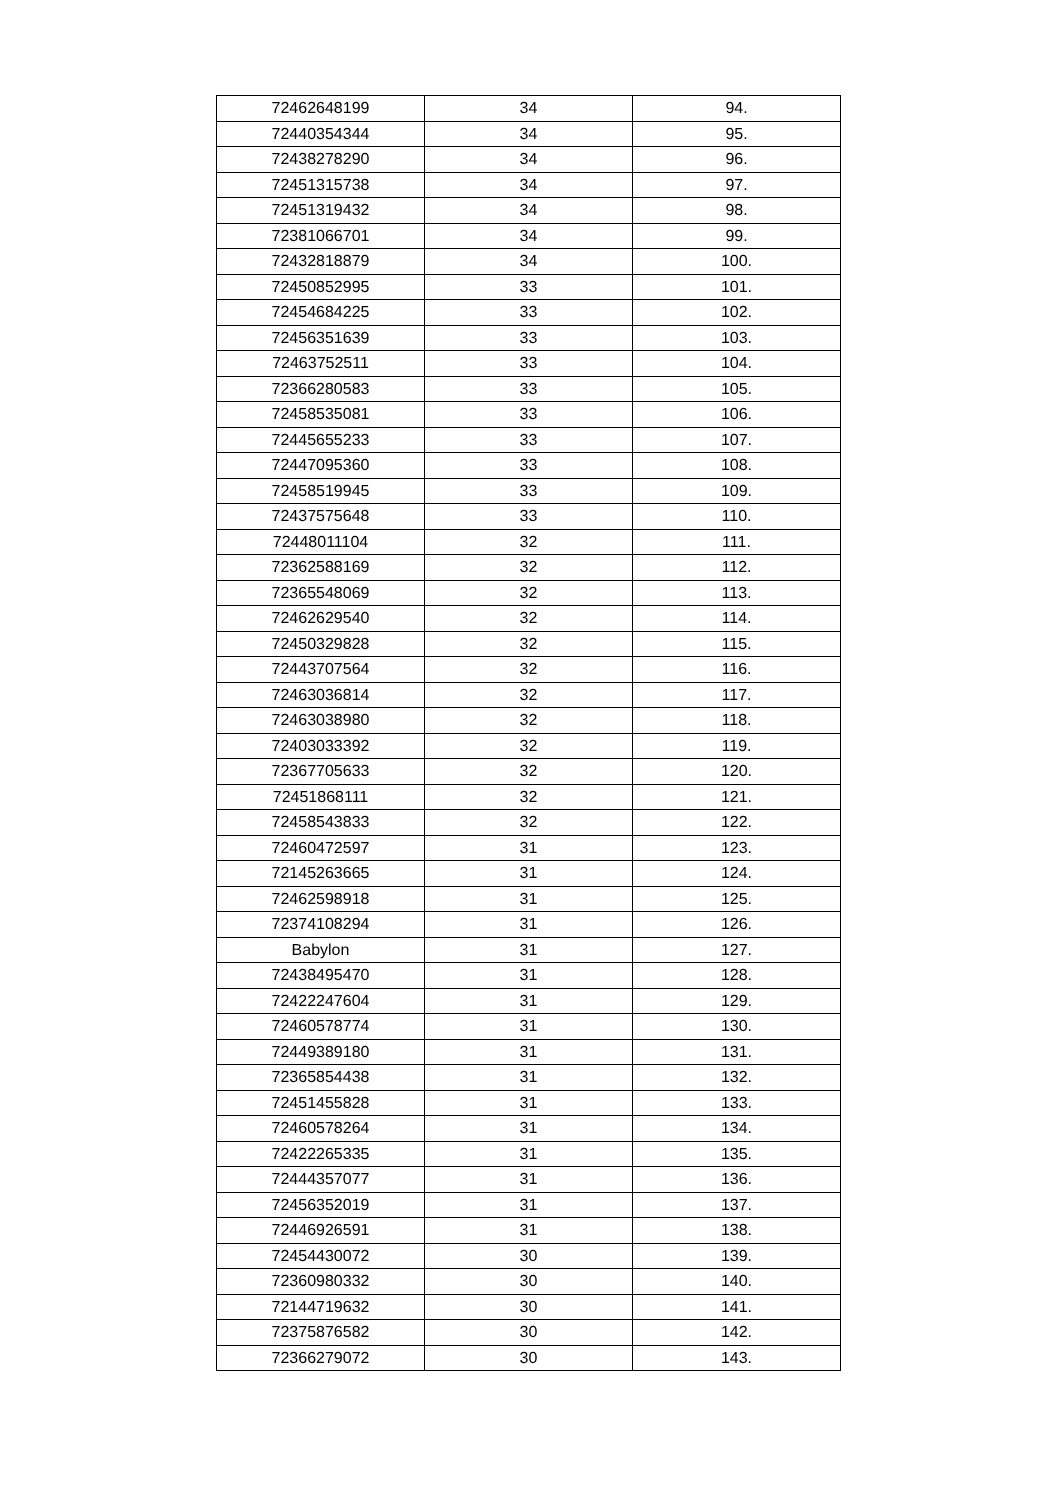| 72462648199 | 34 | 94. |
| 72440354344 | 34 | 95. |
| 72438278290 | 34 | 96. |
| 72451315738 | 34 | 97. |
| 72451319432 | 34 | 98. |
| 72381066701 | 34 | 99. |
| 72432818879 | 34 | 100. |
| 72450852995 | 33 | 101. |
| 72454684225 | 33 | 102. |
| 72456351639 | 33 | 103. |
| 72463752511 | 33 | 104. |
| 72366280583 | 33 | 105. |
| 72458535081 | 33 | 106. |
| 72445655233 | 33 | 107. |
| 72447095360 | 33 | 108. |
| 72458519945 | 33 | 109. |
| 72437575648 | 33 | 110. |
| 72448011104 | 32 | 111. |
| 72362588169 | 32 | 112. |
| 72365548069 | 32 | 113. |
| 72462629540 | 32 | 114. |
| 72450329828 | 32 | 115. |
| 72443707564 | 32 | 116. |
| 72463036814 | 32 | 117. |
| 72463038980 | 32 | 118. |
| 72403033392 | 32 | 119. |
| 72367705633 | 32 | 120. |
| 72451868111 | 32 | 121. |
| 72458543833 | 32 | 122. |
| 72460472597 | 31 | 123. |
| 72145263665 | 31 | 124. |
| 72462598918 | 31 | 125. |
| 72374108294 | 31 | 126. |
| Babylon | 31 | 127. |
| 72438495470 | 31 | 128. |
| 72422247604 | 31 | 129. |
| 72460578774 | 31 | 130. |
| 72449389180 | 31 | 131. |
| 72365854438 | 31 | 132. |
| 72451455828 | 31 | 133. |
| 72460578264 | 31 | 134. |
| 72422265335 | 31 | 135. |
| 72444357077 | 31 | 136. |
| 72456352019 | 31 | 137. |
| 72446926591 | 31 | 138. |
| 72454430072 | 30 | 139. |
| 72360980332 | 30 | 140. |
| 72144719632 | 30 | 141. |
| 72375876582 | 30 | 142. |
| 72366279072 | 30 | 143. |